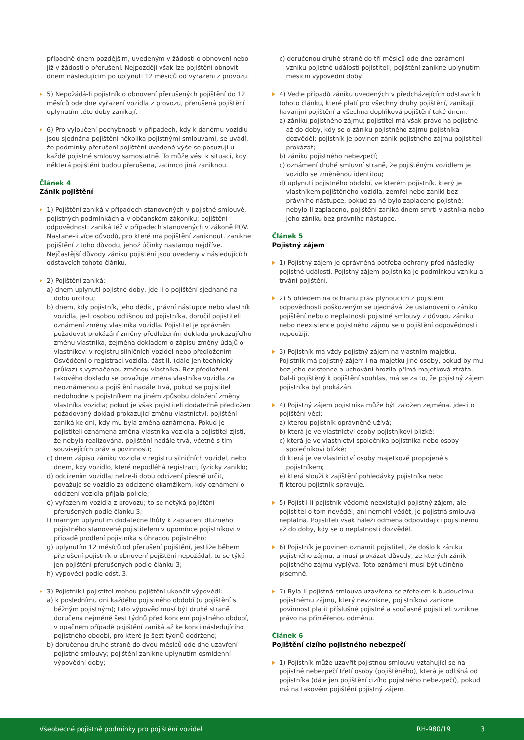případně dnem pozdějším, uvedeným v žádosti o obnovení nebo již v žádosti o přerušení. Nejpozději však lze pojištění obnovit dnem následujícím po uplynutí 12 měsíců od vyřazení z provozu.
5) Nepožádá-li pojistník o obnovení přerušených pojištění do 12 měsíců ode dne vyřazení vozidla z provozu, přerušená pojištění uplynutím této doby zanikají.
6) Pro vyloučení pochybností v případech, kdy k danému vozidlu jsou sjednána pojištění několika pojistnými smlouvami, se uvádí, že podmínky přerušení pojištění uvedené výše se posuzují u každé pojistné smlouvy samostatně. To může vést k situaci, kdy některá pojištění budou přerušena, zatímco jiná zaniknou.
Článek 4
Zánik pojištění
1) Pojištění zaniká v případech stanovených v pojistné smlouvě, pojistných podmínkách a v občanském zákoníku; pojištění odpovědnosti zaniká též v případech stanovených v zákoně POV. Nastane-li více důvodů, pro které má pojištění zaniknout, zanikne pojištění z toho důvodu, jehož účinky nastanou nejdříve. Nejčastější důvody zániku pojištění jsou uvedeny v následujících odstavcích tohoto článku.
2) Pojištění zaniká:
a) dnem uplynutí pojistné doby, jde-li o pojištění sjednané na dobu určitou;
b) dnem, kdy pojistník, jeho dědic, právní nástupce nebo vlastník vozidla, je-li osobou odlišnou od pojistníka, doručil pojistiteli oznámení změny vlastníka vozidla. Pojistitel je oprávněn požadovat prokázání změny předložením dokladu prokazujícího změnu vlastníka, zejména dokladem o zápisu změny údajů o vlastníkovi v registru silničních vozidel nebo předložením Osvědčení o registraci vozidla, část II. (dále jen technický průkaz) s vyznačenou změnou vlastníka. Bez předložení takového dokladu se považuje změna vlastníka vozidla za neoznámenou a pojištění nadále trvá, pokud se pojistitel nedohodne s pojistníkem na jiném způsobu doložení změny vlastníka vozidla; pokud je však pojistiteli dodatečně předložen požadovaný doklad prokazující změnu vlastnictví, pojištění zaniká ke dni, kdy mu byla změna oznámena. Pokud je pojistiteli oznámena změna vlastníka vozidla a pojistitel zjistí, že nebyla realizována, pojištění nadále trvá, včetně s tím souvisejících práv a povinností;
c) dnem zápisu zániku vozidla v registru silničních vozidel, nebo dnem, kdy vozidlo, které nepodléhá registraci, fyzicky zaniklo;
d) odcizením vozidla; nelze-li dobu odcizení přesně určit, považuje se vozidlo za odcizené okamžikem, kdy oznámení o odcizení vozidla přijala policie;
e) vyřazením vozidla z provozu; to se netýká pojištění přerušených podle článku 3;
f) marným uplynutím dodatečné lhůty k zaplacení dlužného pojistného stanovené pojistitelem v upomínce pojistníkovi v případě prodlení pojistníka s úhradou pojistného;
g) uplynutím 12 měsíců od přerušení pojištění, jestliže během přerušení pojistník o obnovení pojištění nepožádal; to se týká jen pojištění přerušených podle článku 3;
h) výpovědí podle odst. 3.
3) Pojistník i pojistitel mohou pojištění ukončit výpovědí:
a) k poslednímu dni každého pojistného období (u pojištění s běžným pojistným); tato výpověď musí být druhé straně doručena nejméně šest týdnů před koncem pojistného období, v opačném případě pojištění zaniká až ke konci následujícího pojistného období, pro které je šest týdnů dodrženo;
b) doručenou druhé straně do dvou měsíců ode dne uzavření pojistné smlouvy; pojištění zanikne uplynutím osmidenní výpovědní doby;
c) doručenou druhé straně do tří měsíců ode dne oznámení vzniku pojistné události pojistiteli; pojištění zanikne uplynutím měsíční výpovědní doby.
4) Vedle případů zániku uvedených v předcházejících odstavcích tohoto článku, které platí pro všechny druhy pojištění, zanikají havarijní pojištění a všechna doplňková pojištění také dnem:
a) zániku pojistného zájmu; pojistitel má však právo na pojistné až do doby, kdy se o zániku pojistného zájmu pojistníka dozvěděl; pojistník je povinen zánik pojistného zájmu pojistiteli prokázat;
b) zániku pojistného nebezpečí;
c) oznámení druhé smluvní straně, že pojištěným vozidlem je vozidlo se změněnou identitou;
d) uplynutí pojistného období, ve kterém pojistník, který je vlastníkem pojištěného vozidla, zemřel nebo zanikl bez právního nástupce, pokud za ně bylo zaplaceno pojistné; nebylo-li zaplaceno, pojištění zaniká dnem smrti vlastníka nebo jeho zániku bez právního nástupce.
Článek 5
Pojistný zájem
1) Pojistný zájem je oprávněná potřeba ochrany před následky pojistné události. Pojistný zájem pojistníka je podmínkou vzniku a trvání pojištění.
2) S ohledem na ochranu práv plynoucích z pojištění odpovědnosti poškozeným se ujednává, že ustanovení o zániku pojištění nebo o neplatnosti pojistné smlouvy z důvodu zániku nebo neexistence pojistného zájmu se u pojištění odpovědnosti nepoužijí.
3) Pojistník má vždy pojistný zájem na vlastním majetku. Pojistník má pojistný zájem i na majetku jiné osoby, pokud by mu bez jeho existence a uchování hrozila přímá majetková ztráta. Dal-li pojištěný k pojištění souhlas, má se za to, že pojistný zájem pojistníka byl prokázán.
4) Pojistný zájem pojistníka může být založen zejména, jde-li o pojištění věci:
a) kterou pojistník oprávněně užívá;
b) která je ve vlastnictví osoby pojistníkovi blízké;
c) která je ve vlastnictví společníka pojistníka nebo osoby společníkovi blízké;
d) která je ve vlastnictví osoby majetkově propojené s pojistníkem;
e) která slouží k zajištění pohledávky pojistníka nebo
f) kterou pojistník spravuje.
5) Pojistil-li pojistník vědomě neexistující pojistný zájem, ale pojistitel o tom nevěděl, ani nemohl vědět, je pojistná smlouva neplatná. Pojistiteli však náleží odměna odpovídající pojistnému až do doby, kdy se o neplatnosti dozvěděl.
6) Pojistník je povinen oznámit pojistiteli, že došlo k zániku pojistného zájmu, a musí prokázat důvody, ze kterých zánik pojistného zájmu vyplývá. Toto oznámení musí být učiněno písemně.
7) Byla-li pojistná smlouva uzavřena se zřetelem k budoucímu pojistnému zájmu, který nevznikne, pojistníkovi zanikne povinnost platit příslušné pojistné a současně pojistiteli vznikne právo na přiměřenou odměnu.
Článek 6
Pojištění cizího pojistného nebezpečí
1) Pojistník může uzavřít pojistnou smlouvu vztahující se na pojistné nebezpečí třetí osoby (pojištěného), která je odlišná od pojistníka (dále jen pojištění cizího pojistného nebezpečí), pokud má na takovém pojištění pojistný zájem.
Všeobecné pojistné podmínky pro pojištění vozidel RH-980/19 3